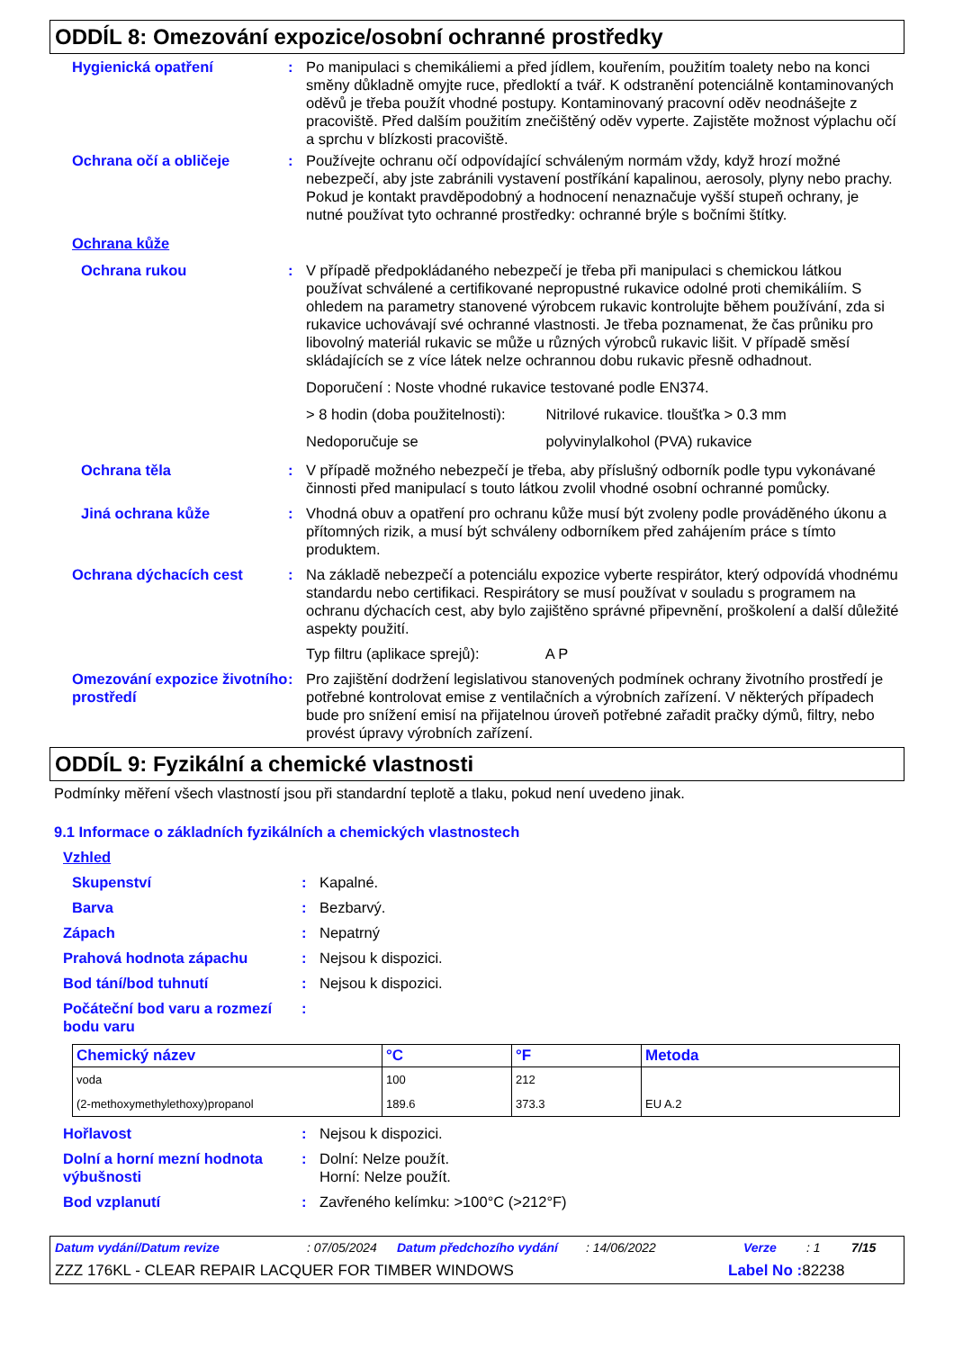ODDÍL 8: Omezování expozice/osobní ochranné prostředky
Hygienická opatření : Po manipulaci s chemikáliemi a před jídlem, kouřením, použitím toalety nebo na konci směny důkladně omyjte ruce, předloktí a tvář. K odstranění potenciálně kontaminovaných oděvů je třeba použít vhodné postupy. Kontaminovaný pracovní oděv neodnášejte z pracoviště. Před dalším použitím znečištěný oděv vyperte. Zajistěte možnost výplachu očí a sprchu v blízkosti pracoviště.
Ochrana očí a obličeje : Používejte ochranu očí odpovídající schváleným normám vždy, když hrozí možné nebezpečí, aby jste zabránili vystavení postříkání kapalinou, aerosoly, plyny nebo prachy. Pokud je kontakt pravděpodobný a hodnocení nenaznačuje vyšší stupeň ochrany, je nutné používat tyto ochranné prostředky: ochranné brýle s bočními štítky.
Ochrana kůže
Ochrana rukou : V případě předpokládaného nebezpečí je třeba při manipulaci s chemickou látkou používat schválené a certifikované nepropustné rukavice odolné proti chemikáliím. S ohledem na parametry stanovené výrobcem rukavic kontrolujte během používání, zda si rukavice uchovávají své ochranné vlastnosti. Je třeba poznamenat, že čas průniku pro libovolný materiál rukavic se může u různých výrobců rukavic lišit. V případě směsí skládajících se z více látek nelze ochrannou dobu rukavic přesně odhadnout.
Doporučení : Noste vhodné rukavice testované podle EN374.
> 8 hodin (doba použitelnosti): Nitrilové rukavice. tloušťka > 0.3 mm
Nedoporučuje se polyvinylalkohol (PVA) rukavice
Ochrana těla : V případě možného nebezpečí je třeba, aby příslušný odborník podle typu vykonávané činnosti před manipulací s touto látkou zvolil vhodné osobní ochranné pomůcky.
Jiná ochrana kůže : Vhodná obuv a opatření pro ochranu kůže musí být zvoleny podle prováděného úkonu a přítomných rizik, a musí být schváleny odborníkem před zahájením práce s tímto produktem.
Ochrana dýchacích cest : Na základě nebezpečí a potenciálu expozice vyberte respirátor, který odpovídá vhodnému standardu nebo certifikaci. Respirátory se musí používat v souladu s programem na ochranu dýchacích cest, aby bylo zajištěno správné připevnění, proškolení a další důležité aspekty použití.
Typ filtru (aplikace sprejů): A P
Omezování expozice životního prostředí
: Pro zajištění dodržení legislativou stanovených podmínek ochrany životního prostředí je potřebné kontrolovat emise z ventilačních a výrobních zařízení. V některých případech bude pro snížení emisí na přijatelnou úroveň potřebné zařadit pračky dýmů, filtry, nebo provést úpravy výrobních zařízení.
ODDÍL 9: Fyzikální a chemické vlastnosti
Podmínky měření všech vlastností jsou při standardní teplotě a tlaku, pokud není uvedeno jinak.
9.1 Informace o základních fyzikálních a chemických vlastnostech
Vzhled
Skupenství : Kapalné.
Barva : Bezbarvý.
Zápach : Nepatrný
Prahová hodnota zápachu : Nejsou k dispozici.
Bod tání/bod tuhnutí : Nejsou k dispozici.
Počáteční bod varu a rozmezí bodu varu
:
| Chemický název | °C | °F | Metoda |
| --- | --- | --- | --- |
| voda | 100 | 212 | |
| (2-methoxymethylethoxy)propanol | 189.6 | 373.3 | EU A.2 |
Hořlavost : Nejsou k dispozici.
Dolní a horní mezní hodnota výbušnosti
: Dolní: Nelze použít.
Horní: Nelze použít.
Bod vzplanutí : Zavřeného kelímku: >100°C (>212°F)
Datum vydání/Datum revize: 07/05/2024 Datum předchozího vydání: 14/06/2022 Verze: 1 7/15
ZZZ 176KL - CLEAR REPAIR LACQUER FOR TIMBER WINDOWS Label No : 82238